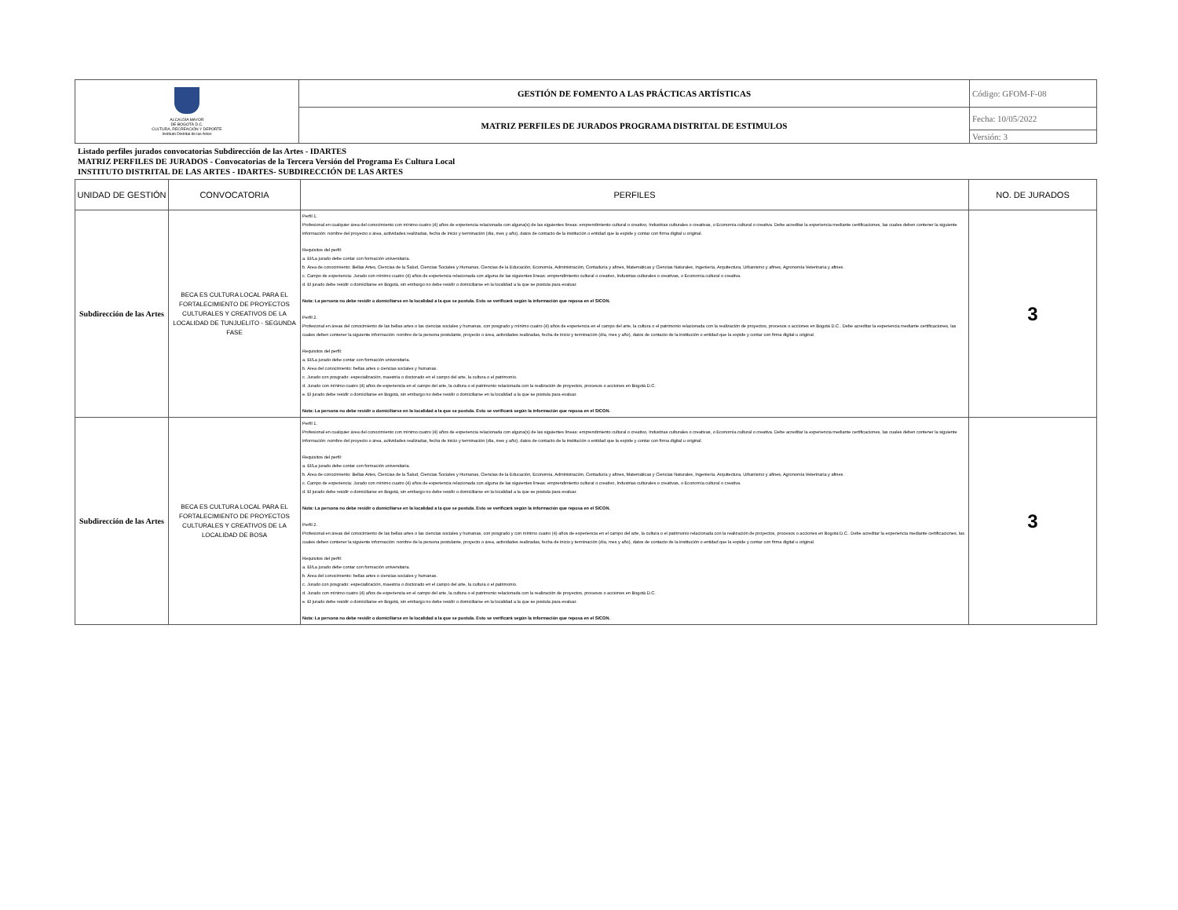| ALCALDÍA MAYOR DE BOGOTÁ D.C. CULTURA, RECREACIÓN Y DEPORTE Instituto Distrital de las Artes | GESTIÓN DE FOMENTO A LAS PRÁCTICAS ARTÍSTICAS | Código: GFOM-F-08 |
| | MATRIZ PERFILES DE JURADOS PROGRAMA DISTRITAL DE ESTIMULOS | Fecha: 10/05/2022 |
| | | Versión: 3 |
Listado perfiles jurados convocatorias Subdirección de las Artes - IDARTES
MATRIZ PERFILES DE JURADOS - Convocatorias de la Tercera Versión del Programa Es Cultura Local
INSTITUTO DISTRITAL DE LAS ARTES - IDARTES- SUBDIRECCIÓN DE LAS ARTES
| UNIDAD DE GESTIÓN | CONVOCATORIA | PERFILES | NO. DE JURADOS |
| --- | --- | --- | --- |
| Subdirección de las Artes | BECA ES CULTURA LOCAL PARA EL FORTALECIMIENTO DE PROYECTOS CULTURALES Y CREATIVOS DE LA LOCALIDAD DE TUNJUELITO - SEGUNDA FASE | Perfil 1. Profesional en cualquier área del conocimiento con mínimo cuatro (4) años de experiencia relacionada con alguna(s) de las siguientes líneas: emprendimiento cultural o creativo, Industrias culturales o creativas, o Economía cultural o creativa. Debe acreditar la experiencia mediante certificaciones, las cuales deben contener la siguiente información: nombre del proyecto o área, actividades realizadas, fecha de inicio y terminación (día, mes y año), datos de contacto de la institución o entidad que la expide y contar con firma digital u original. Requisitos del perfil: a. El/La jurado debe contar con formación universitaria. b. Área de conocimiento: Bellas Artes, Ciencias de la Salud, Ciencias Sociales y Humanas, Ciencias de la Educación, Economía, Administración, Contaduría y afines, Matemáticas y Ciencias Naturales, Ingeniería, Arquitectura, Urbanismo y afines, Agronomía Veterinaria y afines. c. Campo de experiencia: Jurado con mínimo cuatro (4) años de experiencia relacionada con alguna de las siguientes líneas: emprendimiento cultural o creativo, Industrias culturales o creativas, o Economía cultural o creativa. d. El jurado debe residir o domiciliarse en Bogotá, sin embargo no debe residir o domiciliarse en la localidad a la que se postula para evaluar. Nota: La persona no debe residir o domiciliarse en la localidad a la que se postula. Esto se verificará según la información que reposa en el SICON. Perfil 2. Profesional en áreas del conocimiento de las bellas artes o las ciencias sociales y humanas, con posgrado y mínimo cuatro (4) años de experiencia en el campo del arte, la cultura o el patrimonio relacionada con la realización de proyectos, procesos o acciones en Bogotá D.C.. Debe acreditar la experiencia mediante certificaciones, las cuales deben contener la siguiente información: nombre de la persona postulante, proyecto o área, actividades realizadas, fecha de inicio y terminación (día, mes y año), datos de contacto de la institución o entidad que la expide y contar con firma digital u original. Requisitos del perfil: a. El/La jurado debe contar con formación universitaria. b. Área del conocimiento: bellas artes o ciencias sociales y humanas. c. Jurado con posgrado: especialización, maestría o doctorado en el campo del arte, la cultura o el patrimonio. d. Jurado con mínimo cuatro (4) años de experiencia en el campo del arte, la cultura o el patrimonio relacionada con la realización de proyectos, procesos o acciones en Bogotá D.C. e. El jurado debe residir o domiciliarse en Bogotá, sin embargo no debe residir o domiciliarse en la localidad a la que se postula para evaluar. Nota: La persona no debe residir o domiciliarse en la localidad a la que se postula. Esto se verificará según la información que reposa en el SICON. | 3 |
| Subdirección de las Artes | BECA ES CULTURA LOCAL PARA EL FORTALECIMIENTO DE PROYECTOS CULTURALES Y CREATIVOS DE LA LOCALIDAD DE BOSA | Perfil 1. Profesional en cualquier área del conocimiento con mínimo cuatro (4) años de experiencia relacionada con alguna(s) de las siguientes líneas: emprendimiento cultural o creativo, Industrias culturales o creativas, o Economía cultural o creativa. Debe acreditar la experiencia mediante certificaciones, las cuales deben contener la siguiente información: nombre del proyecto o área, actividades realizadas, fecha de inicio y terminación (día, mes y año), datos de contacto de la institución o entidad que la expide y contar con firma digital u original. Requisitos del perfil: a. El/La jurado debe contar con formación universitaria. b. Área de conocimiento: Bellas Artes, Ciencias de la Salud, Ciencias Sociales y Humanas, Ciencias de la Educación, Economía, Administración, Contaduría y afines, Matemáticas y Ciencias Naturales, Ingeniería, Arquitectura, Urbanismo y afines, Agronomía Veterinaria y afines. c. Campo de experiencia: Jurado con mínimo cuatro (4) años de experiencia relacionada con alguna de las siguientes líneas: emprendimiento cultural o creativo, Industrias culturales o creativas, o Economía cultural o creativa. d. El jurado debe residir o domiciliarse en Bogotá, sin embargo no debe residir o domiciliarse en la localidad a la que se postula para evaluar. Nota: La persona no debe residir o domiciliarse en la localidad a la que se postula. Esto se verificará según la información que reposa en el SICON. Perfil 2. Profesional en áreas del conocimiento de las bellas artes o las ciencias sociales y humanas, con posgrado y con mínimo cuatro (4) años de experiencia en el campo del arte, la cultura o el patrimonio relacionada con la realización de proyectos, procesos o acciones en Bogotá D.C.. Debe acreditar la experiencia mediante certificaciones, las cuales deben contener la siguiente información: nombre de la persona postulante, proyecto o área, actividades realizadas, fecha de inicio y terminación (día, mes y año), datos de contacto de la institución o entidad que la expide y contar con firma digital u original. Requisitos del perfil: a. El/La jurado debe contar con formación universitaria. b. Área del conocimiento: bellas artes o ciencias sociales y humanas. c. Jurado con posgrado: especialización, maestría o doctorado en el campo del arte, la cultura o el patrimonio. d. Jurado con mínimo cuatro (4) años de experiencia en el campo del arte, la cultura o el patrimonio relacionada con la realización de proyectos, procesos o acciones en Bogotá D.C. e. El jurado debe residir o domiciliarse en Bogotá, sin embargo no debe residir o domiciliarse en la localidad a la que se postula para evaluar. Nota: La persona no debe residir o domiciliarse en la localidad a la que se postula. Esto se verificará según la información que reposa en el SICON. | 3 |